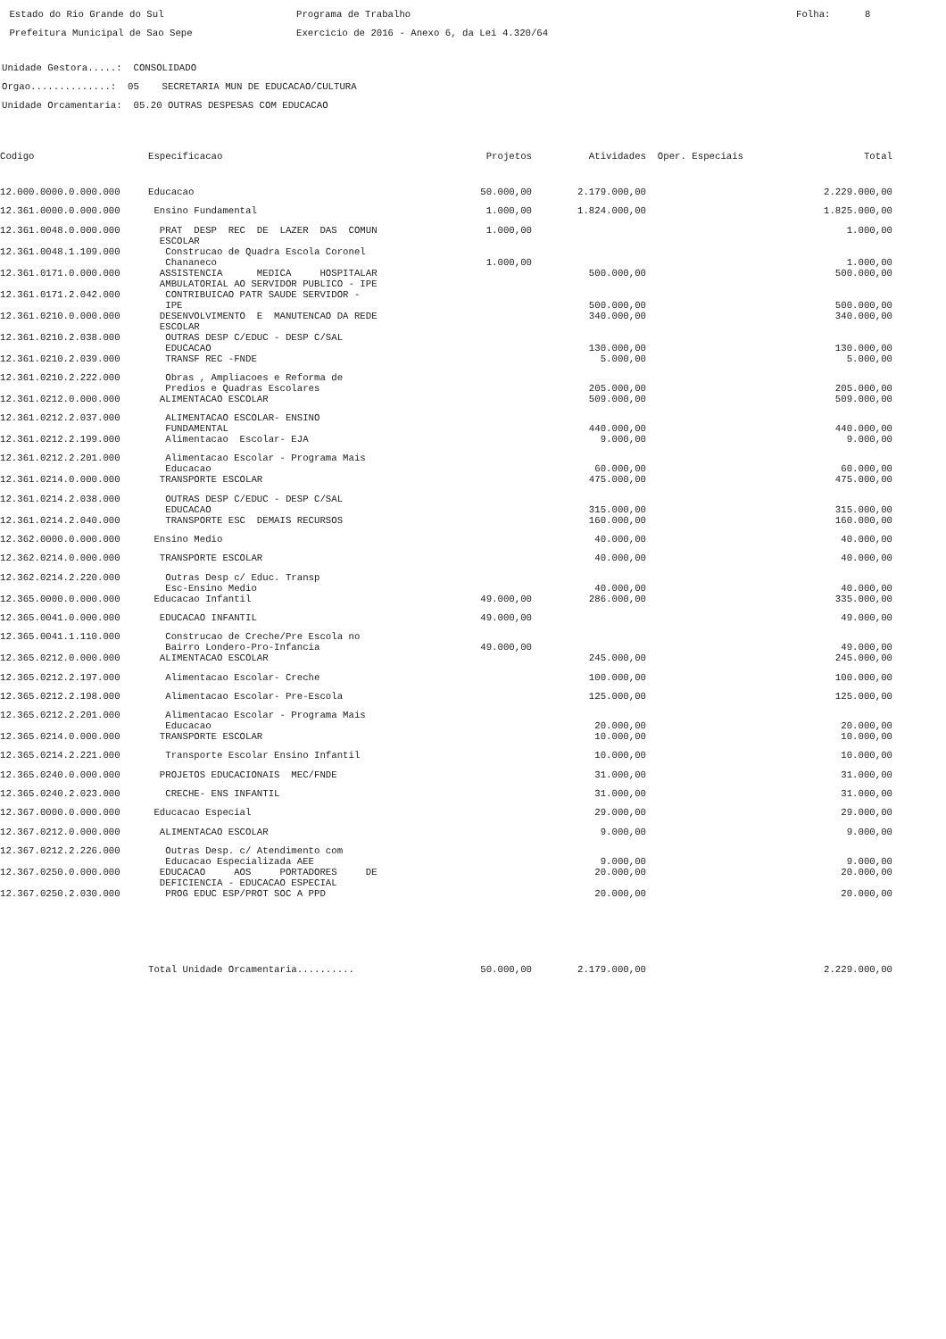Estado do Rio Grande do Sul Prefeitura Municipal de Sao Sepe
Programa de Trabalho Exercicio de 2016 - Anexo 6, da Lei 4.320/64
Folha: 8
Unidade Gestora.....: CONSOLIDADO Orgao..............: 05 SECRETARIA MUN DE EDUCACAO/CULTURA Unidade Orcamentaria: 05.20 OUTRAS DESPESAS COM EDUCACAO
| Codigo | Especificacao | Projetos | Atividades | Oper. Especiais | Total |
| --- | --- | --- | --- | --- | --- |
| 12.000.0000.0.000.000 | Educacao | 50.000,00 | 2.179.000,00 | | 2.229.000,00 |
| 12.361.0000.0.000.000 | Ensino Fundamental | 1.000,00 | 1.824.000,00 | | 1.825.000,00 |
| 12.361.0048.0.000.000 | PRAT DESP REC DE LAZER DAS COMUN ESCOLAR | 1.000,00 | | | 1.000,00 |
| 12.361.0048.1.109.000 | Construcao de Quadra Escola Coronel Chananeco | 1.000,00 | | | 1.000,00 |
| 12.361.0171.0.000.000 | ASSISTENCIA MEDICA HOSPITALAR AMBULATORIAL AO SERVIDOR PUBLICO - IPE | | 500.000,00 | | 500.000,00 |
| 12.361.0171.2.042.000 | CONTRIBUICAO PATR SAUDE SERVIDOR - IPE | | 500.000,00 | | 500.000,00 |
| 12.361.0210.0.000.000 | DESENVOLVIMENTO E MANUTENCAO DA REDE ESCOLAR | | 340.000,00 | | 340.000,00 |
| 12.361.0210.2.038.000 | OUTRAS DESP C/EDUC - DESP C/SAL EDUCACAO | | 130.000,00 | | 130.000,00 |
| 12.361.0210.2.039.000 | TRANSF REC -FNDE | | 5.000,00 | | 5.000,00 |
| 12.361.0210.2.222.000 | Obras , Ampliacoes e Reforma de Predios e Quadras Escolares | | 205.000,00 | | 205.000,00 |
| 12.361.0212.0.000.000 | ALIMENTACAO ESCOLAR | | 509.000,00 | | 509.000,00 |
| 12.361.0212.2.037.000 | ALIMENTACAO ESCOLAR- ENSINO FUNDAMENTAL | | 440.000,00 | | 440.000,00 |
| 12.361.0212.2.199.000 | Alimentacao Escolar- EJA | | 9.000,00 | | 9.000,00 |
| 12.361.0212.2.201.000 | Alimentacao Escolar - Programa Mais Educacao | | 60.000,00 | | 60.000,00 |
| 12.361.0214.0.000.000 | TRANSPORTE ESCOLAR | | 475.000,00 | | 475.000,00 |
| 12.361.0214.2.038.000 | OUTRAS DESP C/EDUC - DESP C/SAL EDUCACAO | | 315.000,00 | | 315.000,00 |
| 12.361.0214.2.040.000 | TRANSPORTE ESC DEMAIS RECURSOS | | 160.000,00 | | 160.000,00 |
| 12.362.0000.0.000.000 | Ensino Medio | | 40.000,00 | | 40.000,00 |
| 12.362.0214.0.000.000 | TRANSPORTE ESCOLAR | | 40.000,00 | | 40.000,00 |
| 12.362.0214.2.220.000 | Outras Desp c/ Educ. Transp Esc-Ensino Medio | | 40.000,00 | | 40.000,00 |
| 12.365.0000.0.000.000 | Educacao Infantil | 49.000,00 | 286.000,00 | | 335.000,00 |
| 12.365.0041.0.000.000 | EDUCACAO INFANTIL | 49.000,00 | | | 49.000,00 |
| 12.365.0041.1.110.000 | Construcao de Creche/Pre Escola no Bairro Londero-Pro-Infancia | 49.000,00 | | | 49.000,00 |
| 12.365.0212.0.000.000 | ALIMENTACAO ESCOLAR | | 245.000,00 | | 245.000,00 |
| 12.365.0212.2.197.000 | Alimentacao Escolar- Creche | | 100.000,00 | | 100.000,00 |
| 12.365.0212.2.198.000 | Alimentacao Escolar- Pre-Escola | | 125.000,00 | | 125.000,00 |
| 12.365.0212.2.201.000 | Alimentacao Escolar - Programa Mais Educacao | | 20.000,00 | | 20.000,00 |
| 12.365.0214.0.000.000 | TRANSPORTE ESCOLAR | | 10.000,00 | | 10.000,00 |
| 12.365.0214.2.221.000 | Transporte Escolar Ensino Infantil | | 10.000,00 | | 10.000,00 |
| 12.365.0240.0.000.000 | PROJETOS EDUCACIONAIS MEC/FNDE | | 31.000,00 | | 31.000,00 |
| 12.365.0240.2.023.000 | CRECHE- ENS INFANTIL | | 31.000,00 | | 31.000,00 |
| 12.367.0000.0.000.000 | Educacao Especial | | 29.000,00 | | 29.000,00 |
| 12.367.0212.0.000.000 | ALIMENTACAO ESCOLAR | | 9.000,00 | | 9.000,00 |
| 12.367.0212.2.226.000 | Outras Desp. c/ Atendimento com Educacao Especializada AEE | | 9.000,00 | | 9.000,00 |
| 12.367.0250.0.000.000 | EDUCACAO AOS PORTADORES DE DEFICIENCIA - EDUCACAO ESPECIAL | | 20.000,00 | | 20.000,00 |
| 12.367.0250.2.030.000 | PROG EDUC ESP/PROT SOC A PPD | | 20.000,00 | | 20.000,00 |
| | Total Unidade Orcamentaria.......... | 50.000,00 | 2.179.000,00 | | 2.229.000,00 |